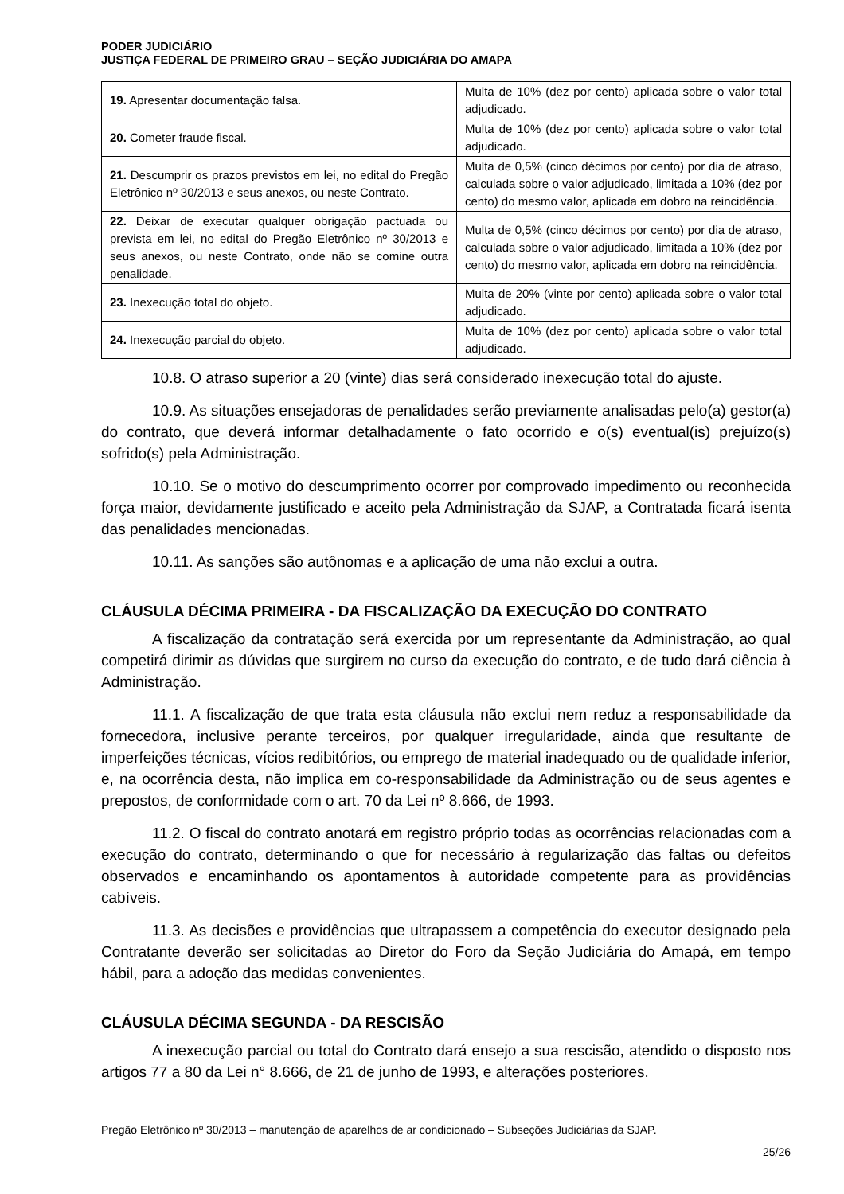PODER JUDICIÁRIO
JUSTIÇA FEDERAL DE PRIMEIRO GRAU – SEÇÃO JUDICIÁRIA DO AMAPA
| 19. Apresentar documentação falsa. | Multa de 10% (dez por cento) aplicada sobre o valor total adjudicado. |
| 20. Cometer fraude fiscal. | Multa de 10% (dez por cento) aplicada sobre o valor total adjudicado. |
| 21. Descumprir os prazos previstos em lei, no edital do Pregão Eletrônico nº 30/2013 e seus anexos, ou neste Contrato. | Multa de 0,5% (cinco décimos por cento) por dia de atraso, calculada sobre o valor adjudicado, limitada a 10% (dez por cento) do mesmo valor, aplicada em dobro na reincidência. |
| 22. Deixar de executar qualquer obrigação pactuada ou prevista em lei, no edital do Pregão Eletrônico nº 30/2013 e seus anexos, ou neste Contrato, onde não se comine outra penalidade. | Multa de 0,5% (cinco décimos por cento) por dia de atraso, calculada sobre o valor adjudicado, limitada a 10% (dez por cento) do mesmo valor, aplicada em dobro na reincidência. |
| 23. Inexecução total do objeto. | Multa de 20% (vinte por cento) aplicada sobre o valor total adjudicado. |
| 24. Inexecução parcial do objeto. | Multa de 10% (dez por cento) aplicada sobre o valor total adjudicado. |
10.8. O atraso superior a 20 (vinte) dias será considerado inexecução total do ajuste.
10.9. As situações ensejadoras de penalidades serão previamente analisadas pelo(a) gestor(a) do contrato, que deverá informar detalhadamente o fato ocorrido e o(s) eventual(is) prejuízo(s) sofrido(s) pela Administração.
10.10. Se o motivo do descumprimento ocorrer por comprovado impedimento ou reconhecida força maior, devidamente justificado e aceito pela Administração da SJAP, a Contratada ficará isenta das penalidades mencionadas.
10.11. As sanções são autônomas e a aplicação de uma não exclui a outra.
CLÁUSULA DÉCIMA PRIMEIRA - DA FISCALIZAÇÃO DA EXECUÇÃO DO CONTRATO
A fiscalização da contratação será exercida por um representante da Administração, ao qual competirá dirimir as dúvidas que surgirem no curso da execução do contrato, e de tudo dará ciência à Administração.
11.1. A fiscalização de que trata esta cláusula não exclui nem reduz a responsabilidade da fornecedora, inclusive perante terceiros, por qualquer irregularidade, ainda que resultante de imperfeições técnicas, vícios redibitórios, ou emprego de material inadequado ou de qualidade inferior, e, na ocorrência desta, não implica em co-responsabilidade da Administração ou de seus agentes e prepostos, de conformidade com o art. 70 da Lei nº 8.666, de 1993.
11.2. O fiscal do contrato anotará em registro próprio todas as ocorrências relacionadas com a execução do contrato, determinando o que for necessário à regularização das faltas ou defeitos observados e encaminhando os apontamentos à autoridade competente para as providências cabíveis.
11.3. As decisões e providências que ultrapassem a competência do executor designado pela Contratante deverão ser solicitadas ao Diretor do Foro da Seção Judiciária do Amapá, em tempo hábil, para a adoção das medidas convenientes.
CLÁUSULA DÉCIMA SEGUNDA - DA RESCISÃO
A inexecução parcial ou total do Contrato dará ensejo a sua rescisão, atendido o disposto nos artigos 77 a 80 da Lei n° 8.666, de 21 de junho de 1993, e alterações posteriores.
Pregão Eletrônico nº 30/2013 – manutenção de aparelhos de ar condicionado – Subseções Judiciárias da SJAP.
25/26